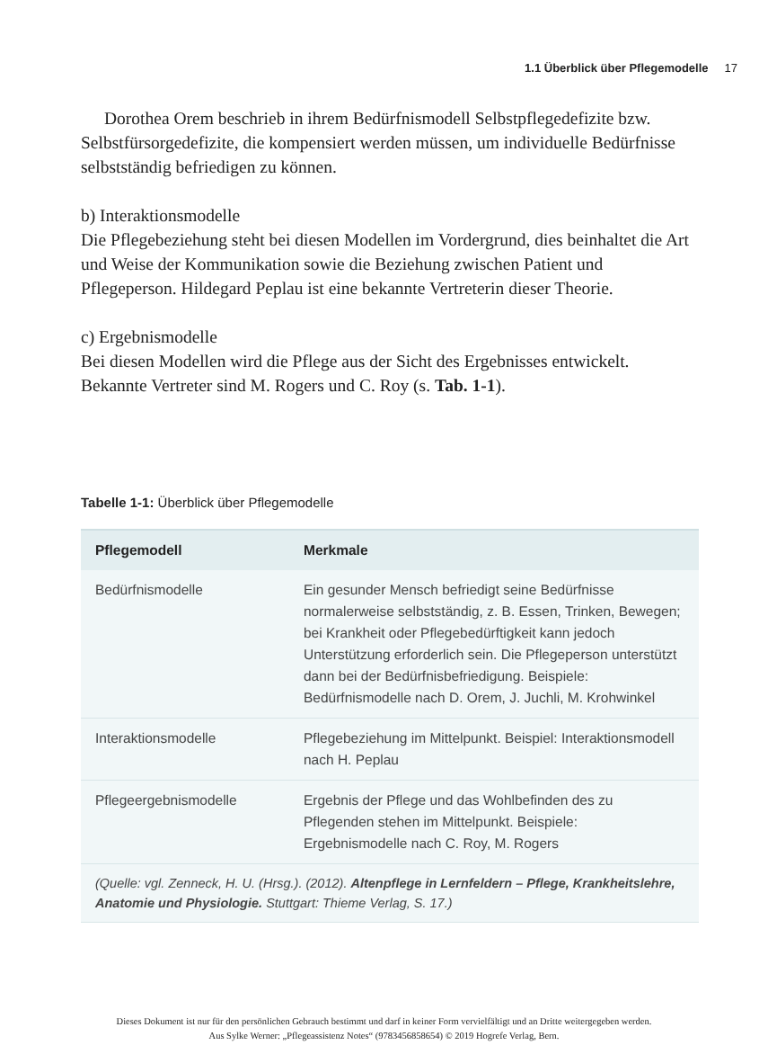1.1 Überblick über Pflegemodelle 17
Dorothea Orem beschrieb in ihrem Bedürfnismodell Selbstpflegedefizite bzw. Selbstfürsorgedefizite, die kompensiert werden müssen, um individuelle Bedürfnisse selbstständig befriedigen zu können.
b) Interaktionsmodelle
Die Pflegebeziehung steht bei diesen Modellen im Vordergrund, dies beinhaltet die Art und Weise der Kommunikation sowie die Beziehung zwischen Patient und Pflegeperson. Hildegard Peplau ist eine bekannte Vertreterin dieser Theorie.
c) Ergebnismodelle
Bei diesen Modellen wird die Pflege aus der Sicht des Ergebnisses entwickelt. Bekannte Vertreter sind M. Rogers und C. Roy (s. Tab. 1-1).
Tabelle 1-1: Überblick über Pflegemodelle
| Pflegemodell | Merkmale |
| --- | --- |
| Bedürfnismodelle | Ein gesunder Mensch befriedigt seine Bedürfnisse normalerweise selbstständig, z. B. Essen, Trinken, Bewegen; bei Krankheit oder Pflegebedürftigkeit kann jedoch Unterstützung erforderlich sein. Die Pflegeperson unterstützt dann bei der Bedürfnisbefriedigung. Beispiele: Bedürfnismodelle nach D. Orem, J. Juchli, M. Krohwinkel |
| Interaktionsmodelle | Pflegebeziehung im Mittelpunkt. Beispiel: Interaktionsmodell nach H. Peplau |
| Pflegeergebnismodelle | Ergebnis der Pflege und das Wohlbefinden des zu Pflegenden stehen im Mittelpunkt. Beispiele: Ergebnismodelle nach C. Roy, M. Rogers |
| (Quelle: vgl. Zenneck, H. U. (Hrsg.). (2012). Altenpflege in Lernfeldern – Pflege, Krankheitslehre, Anatomie und Physiologie. Stuttgart: Thieme Verlag, S. 17.) | |
Dieses Dokument ist nur für den persönlichen Gebrauch bestimmt und darf in keiner Form vervielfältigt und an Dritte weitergegeben werden.
Aus Sylke Werner: „Pflegeassistenz Notes“ (9783456858654) © 2019 Hogrefe Verlag, Bern.